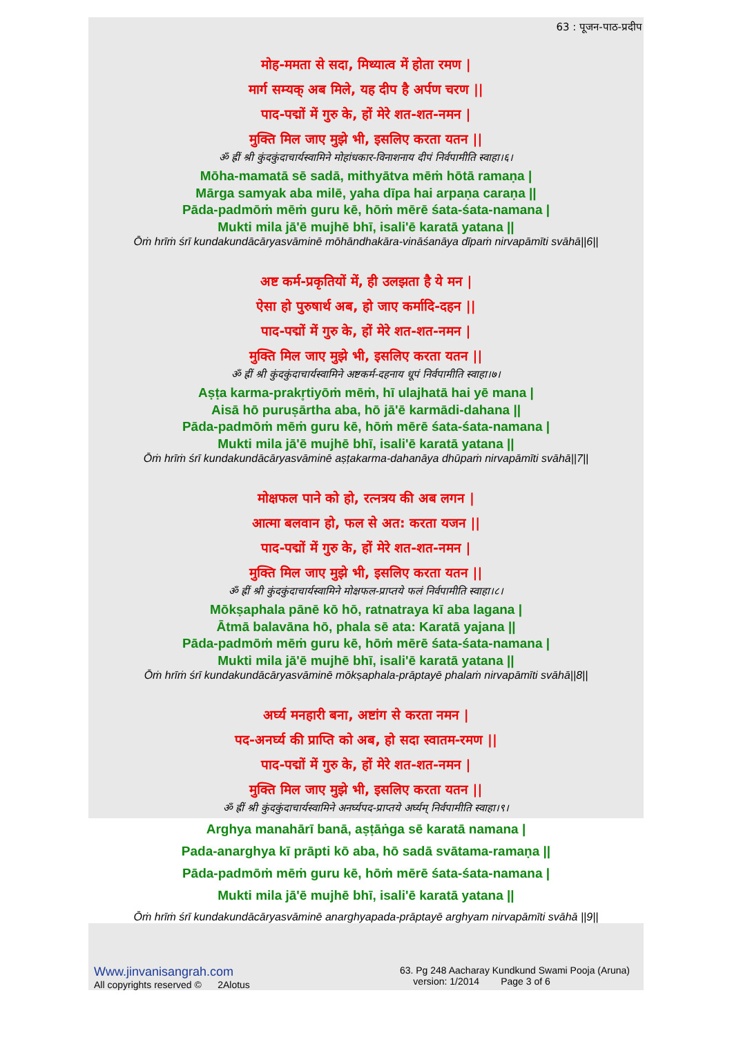63 : पूजन-पाठ-प्रदीप
मोह-ममता से सदा, मिथ्यात्व में होता रमण |
मार्ग सम्यक् अब मिले, यह दीप है अर्पण चरण ||
पाद-पद्मों में गुरु के, हों मेरे शत-शत-नमन |
मुक्ति मिल जाए मुझे भी, इसलिए करता यतन ||
ॐ ह्रीं श्री कुंदकुंदाचार्यस्वामिने मोहांधकार-विनाशनाय दीपं निर्वपामीति स्वाहा।६।
Mōha-mamatā sē sadā, mithyātva mēṁ hōtā ramaṇa |
Mārga samyak aba milē, yaha dīpa hai arpaṇa caraṇa ||
Pāda-padmōṁ mēṁ guru kē, hōṁ mērē śata-śata-namana |
Mukti mila jā'ē mujhē bhī, isali'ē karatā yatana ||
Ōṁ hrīṁ śrī kundakundācāryasvāminē mōhāndhakāra-vināśanāya dīpaṁ nirvapāmīti svāhā||6||
अष्ट कर्म-प्रकृतियों में, ही उलझता है ये मन |
ऐसा हो पुरुषार्थ अब, हो जाए कर्मादि-दहन ||
पाद-पद्मों में गुरु के, हों मेरे शत-शत-नमन |
मुक्ति मिल जाए मुझे भी, इसलिए करता यतन ||
ॐ ह्रीं श्री कुंदकुंदाचार्यस्वामिने अष्टकर्म-दहनाय धूपं निर्वपामीति स्वाहा।७।
Aṣṭa karma-prakr̥tiyōṁ mēṁ, hī ulajhatā hai yē mana |
Aisā hō puruṣārtha aba, hō jā'ē karmādi-dahana ||
Pāda-padmōṁ mēṁ guru kē, hōṁ mērē śata-śata-namana |
Mukti mila jā'ē mujhē bhī, isali'ē karatā yatana ||
Ōṁ hrīṁ śrī kundakundācāryasvāminē aṣṭakarma-dahanāya dhūpaṁ nirvapāmīti svāhā||7||
मोक्षफल पाने को हो, रत्नत्रय की अब लगन |
आत्मा बलवान हो, फल से अत: करता यजन ||
पाद-पद्मों में गुरु के, हों मेरे शत-शत-नमन |
मुक्ति मिल जाए मुझे भी, इसलिए करता यतन ||
ॐ ह्रीं श्री कुंदकुंदाचार्यस्वामिने मोक्षफल-प्राप्तये फलं निर्वपामीति स्वाहा।८।
Mōkṣaphala pānē kō hō, ratnatraya kī aba lagana |
Ātmā balavāna hō, phala sē ata: Karatā yajana ||
Pāda-padmōṁ mēṁ guru kē, hōṁ mērē śata-śata-namana |
Mukti mila jā'ē mujhē bhī, isali'ē karatā yatana ||
Ōṁ hrīṁ śrī kundakundācāryasvāminē mōkṣaphala-prāptayē phalaṁ nirvapāmīti svāhā||8||
अर्घ्य मनहारी बना, अष्टांग से करता नमन |
पद-अनर्घ्य की प्राप्ति को अब, हो सदा स्वातम-रमण ||
पाद-पद्मों में गुरु के, हों मेरे शत-शत-नमन |
मुक्ति मिल जाए मुझे भी, इसलिए करता यतन ||
ॐ ह्रीं श्री कुंदकुंदाचार्यस्वामिने अनर्घ्यपद-प्राप्तये अर्घ्यम् निर्वपामीति स्वाहा।९।
Arghya manahārī banā, aṣṭāṅga sē karatā namana |
Pada-anarghya kī prāpti kō aba, hō sadā svātama-ramaṇa ||
Pāda-padmōṁ mēṁ guru kē, hōṁ mērē śata-śata-namana |
Mukti mila jā'ē mujhē bhī, isali'ē karatā yatana ||
Ōṁ hrīṁ śrī kundakundācāryasvāminē anarghyapada-prāptayē arghyam nirvapāmīti svāhā ||9||
Www.jinvanisangrah.com
All copyrights reserved © 2Alotus
63. Pg 248 Aacharay Kundkund Swami Pooja (Aruna)
version: 1/2014 Page 3 of 6